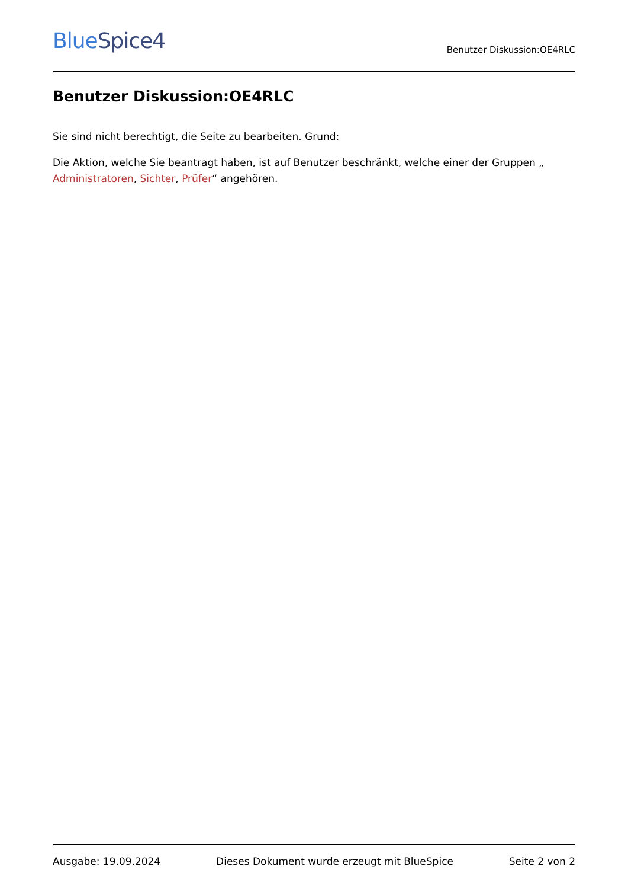BlueSpice4
Benutzer Diskussion:OE4RLC
Benutzer Diskussion:OE4RLC
Sie sind nicht berechtigt, die Seite zu bearbeiten. Grund:
Die Aktion, welche Sie beantragt haben, ist auf Benutzer beschränkt, welche einer der Gruppen „ Administratoren, Sichter, Prüfer“ angehören.
Ausgabe: 19.09.2024 Dieses Dokument wurde erzeugt mit BlueSpice Seite 2 von 2